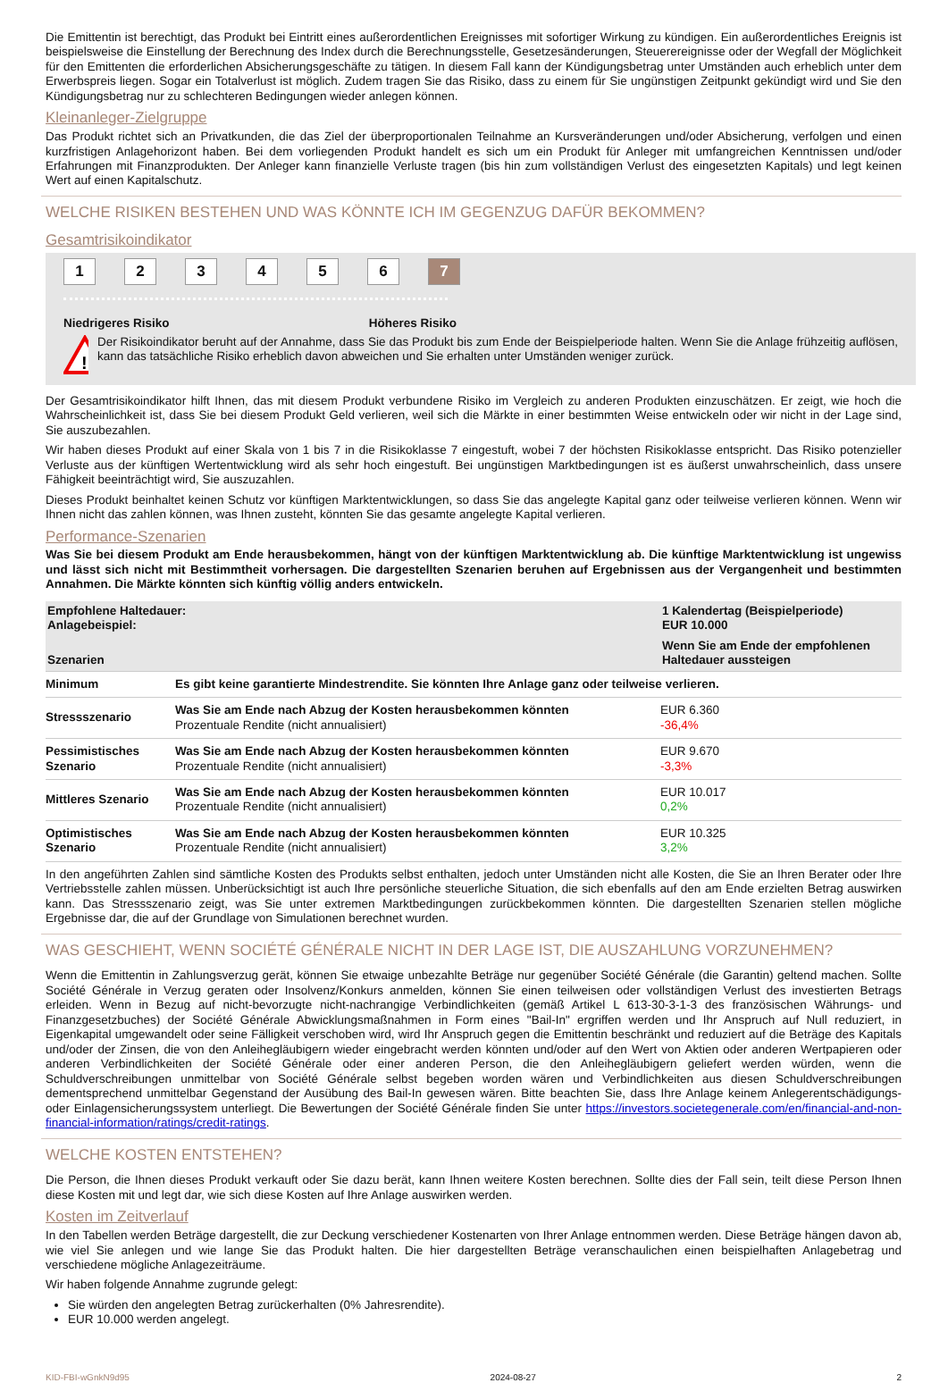Die Emittentin ist berechtigt, das Produkt bei Eintritt eines außerordentlichen Ereignisses mit sofortiger Wirkung zu kündigen. Ein außerordentliches Ereignis ist beispielsweise die Einstellung der Berechnung des Index durch die Berechnungsstelle, Gesetzesänderungen, Steuerereignisse oder der Wegfall der Möglichkeit für den Emittenten die erforderlichen Absicherungsgeschäfte zu tätigen. In diesem Fall kann der Kündigungsbetrag unter Umständen auch erheblich unter dem Erwerbspreis liegen. Sogar ein Totalverlust ist möglich. Zudem tragen Sie das Risiko, dass zu einem für Sie ungünstigen Zeitpunkt gekündigt wird und Sie den Kündigungsbetrag nur zu schlechteren Bedingungen wieder anlegen können.
Kleinanleger-Zielgruppe
Das Produkt richtet sich an Privatkunden, die das Ziel der überproportionalen Teilnahme an Kursveränderungen und/oder Absicherung, verfolgen und einen kurzfristigen Anlagehorizont haben. Bei dem vorliegenden Produkt handelt es sich um ein Produkt für Anleger mit umfangreichen Kenntnissen und/oder Erfahrungen mit Finanzprodukten. Der Anleger kann finanzielle Verluste tragen (bis hin zum vollständigen Verlust des eingesetzten Kapitals) und legt keinen Wert auf einen Kapitalschutz.
WELCHE RISIKEN BESTEHEN UND WAS KÖNNTE ICH IM GEGENZUG DAFÜR BEKOMMEN?
Gesamtrisikoindikator
123456 7
Niedrigeres Risiko Höheres Risiko
!
Der Risikoindikator beruht auf der Annahme, dass Sie das Produkt bis zum Ende der Beispielperiode halten. Wenn Sie die Anlage frühzeitig auflösen, kann das tatsächliche Risiko erheblich davon abweichen und Sie erhalten unter Umständen weniger zurück.
Der Gesamtrisikoindikator hilft Ihnen, das mit diesem Produkt verbundene Risiko im Vergleich zu anderen Produkten einzuschätzen. Er zeigt, wie hoch die Wahrscheinlichkeit ist, dass Sie bei diesem Produkt Geld verlieren, weil sich die Märkte in einer bestimmten Weise entwickeln oder wir nicht in der Lage sind, Sie auszubezahlen.
Wir haben dieses Produkt auf einer Skala von 1 bis 7 in die Risikoklasse 7 eingestuft, wobei 7 der höchsten Risikoklasse entspricht. Das Risiko potenzieller Verluste aus der künftigen Wertentwicklung wird als sehr hoch eingestuft. Bei ungünstigen Marktbedingungen ist es äußerst unwahrscheinlich, dass unsere Fähigkeit beeinträchtigt wird, Sie auszuzahlen.
Dieses Produkt beinhaltet keinen Schutz vor künftigen Marktentwicklungen, so dass Sie das angelegte Kapital ganz oder teilweise verlieren können. Wenn wir Ihnen nicht das zahlen können, was Ihnen zusteht, könnten Sie das gesamte angelegte Kapital verlieren.
Performance-Szenarien
Was Sie bei diesem Produkt am Ende herausbekommen, hängt von der künftigen Marktentwicklung ab. Die künftige Marktentwicklung ist ungewiss und lässt sich nicht mit Bestimmtheit vorhersagen. Die dargestellten Szenarien beruhen auf Ergebnissen aus der Vergangenheit und bestimmten Annahmen. Die Märkte könnten sich künftig völlig anders entwickeln.
| Empfohlene Haltedauer: Anlagebeispiel: | | 1 Kalendertag (Beispielperiode) EUR 10.000 |
| --- | --- | --- |
| Szenarien | | Wenn Sie am Ende der empfohlenen Haltedauer aussteigen |
| Minimum | Es gibt keine garantierte Mindestrendite. Sie könnten Ihre Anlage ganz oder teilweise verlieren. | |
| Stressszenario | Was Sie am Ende nach Abzug der Kosten herausbekommen könnten Prozentuale Rendite (nicht annualisiert) | EUR 6.360 -36,4% |
| Pessimistisches Szenario | Was Sie am Ende nach Abzug der Kosten herausbekommen könnten Prozentuale Rendite (nicht annualisiert) | EUR 9.670 -3,3% |
| Mittleres Szenario | Was Sie am Ende nach Abzug der Kosten herausbekommen könnten Prozentuale Rendite (nicht annualisiert) | EUR 10.017 0,2% |
| Optimistisches Szenario | Was Sie am Ende nach Abzug der Kosten herausbekommen könnten Prozentuale Rendite (nicht annualisiert) | EUR 10.325 3,2% |
In den angeführten Zahlen sind sämtliche Kosten des Produkts selbst enthalten, jedoch unter Umständen nicht alle Kosten, die Sie an Ihren Berater oder Ihre Vertriebsstelle zahlen müssen. Unberücksichtigt ist auch Ihre persönliche steuerliche Situation, die sich ebenfalls auf den am Ende erzielten Betrag auswirken kann. Das Stressszenario zeigt, was Sie unter extremen Marktbedingungen zurückbekommen könnten. Die dargestellten Szenarien stellen mögliche Ergebnisse dar, die auf der Grundlage von Simulationen berechnet wurden.
WAS GESCHIEHT, WENN SOCIÉTÉ GÉNÉRALE NICHT IN DER LAGE IST, DIE AUSZAHLUNG VORZUNEHMEN?
Wenn die Emittentin in Zahlungsverzug gerät, können Sie etwaige unbezahlte Beträge nur gegenüber Société Générale (die Garantin) geltend machen. Sollte Société Générale in Verzug geraten oder Insolvenz/Konkurs anmelden, können Sie einen teilweisen oder vollständigen Verlust des investierten Betrags erleiden. Wenn in Bezug auf nicht-bevorzugte nicht-nachrangige Verbindlichkeiten (gemäß Artikel L 613-30-3-1-3 des französischen Währungs- und Finanzgesetzbuches) der Société Générale Abwicklungsmaßnahmen in Form eines "Bail-In" ergriffen werden und Ihr Anspruch auf Null reduziert, in Eigenkapital umgewandelt oder seine Fälligkeit verschoben wird, wird Ihr Anspruch gegen die Emittentin beschränkt und reduziert auf die Beträge des Kapitals und/oder der Zinsen, die von den Anleihegläubigern wieder eingebracht werden könnten und/oder auf den Wert von Aktien oder anderen Wertpapieren oder anderen Verbindlichkeiten der Société Générale oder einer anderen Person, die den Anleihegläubigern geliefert werden würden, wenn die Schuldverschreibungen unmittelbar von Société Générale selbst begeben worden wären und Verbindlichkeiten aus diesen Schuldverschreibungen dementsprechend unmittelbar Gegenstand der Ausübung des Bail-In gewesen wären. Bitte beachten Sie, dass Ihre Anlage keinem Anlegerentschädigungs- oder Einlagensicherungssystem unterliegt. Die Bewertungen der Société Générale finden Sie unter https://investors.societegenerale.com/en/financial-and-non-financial-information/ratings/credit-ratings.
WELCHE KOSTEN ENTSTEHEN?
Die Person, die Ihnen dieses Produkt verkauft oder Sie dazu berät, kann Ihnen weitere Kosten berechnen. Sollte dies der Fall sein, teilt diese Person Ihnen diese Kosten mit und legt dar, wie sich diese Kosten auf Ihre Anlage auswirken werden.
Kosten im Zeitverlauf
In den Tabellen werden Beträge dargestellt, die zur Deckung verschiedener Kostenarten von Ihrer Anlage entnommen werden. Diese Beträge hängen davon ab, wie viel Sie anlegen und wie lange Sie das Produkt halten. Die hier dargestellten Beträge veranschaulichen einen beispielhaften Anlagebetrag und verschiedene mögliche Anlagezeiträume.
Wir haben folgende Annahme zugrunde gelegt:
Sie würden den angelegten Betrag zurückerhalten (0% Jahresrendite).
EUR 10.000 werden angelegt.
KID-FBI-wGnkN9d95 2024-08-27 2